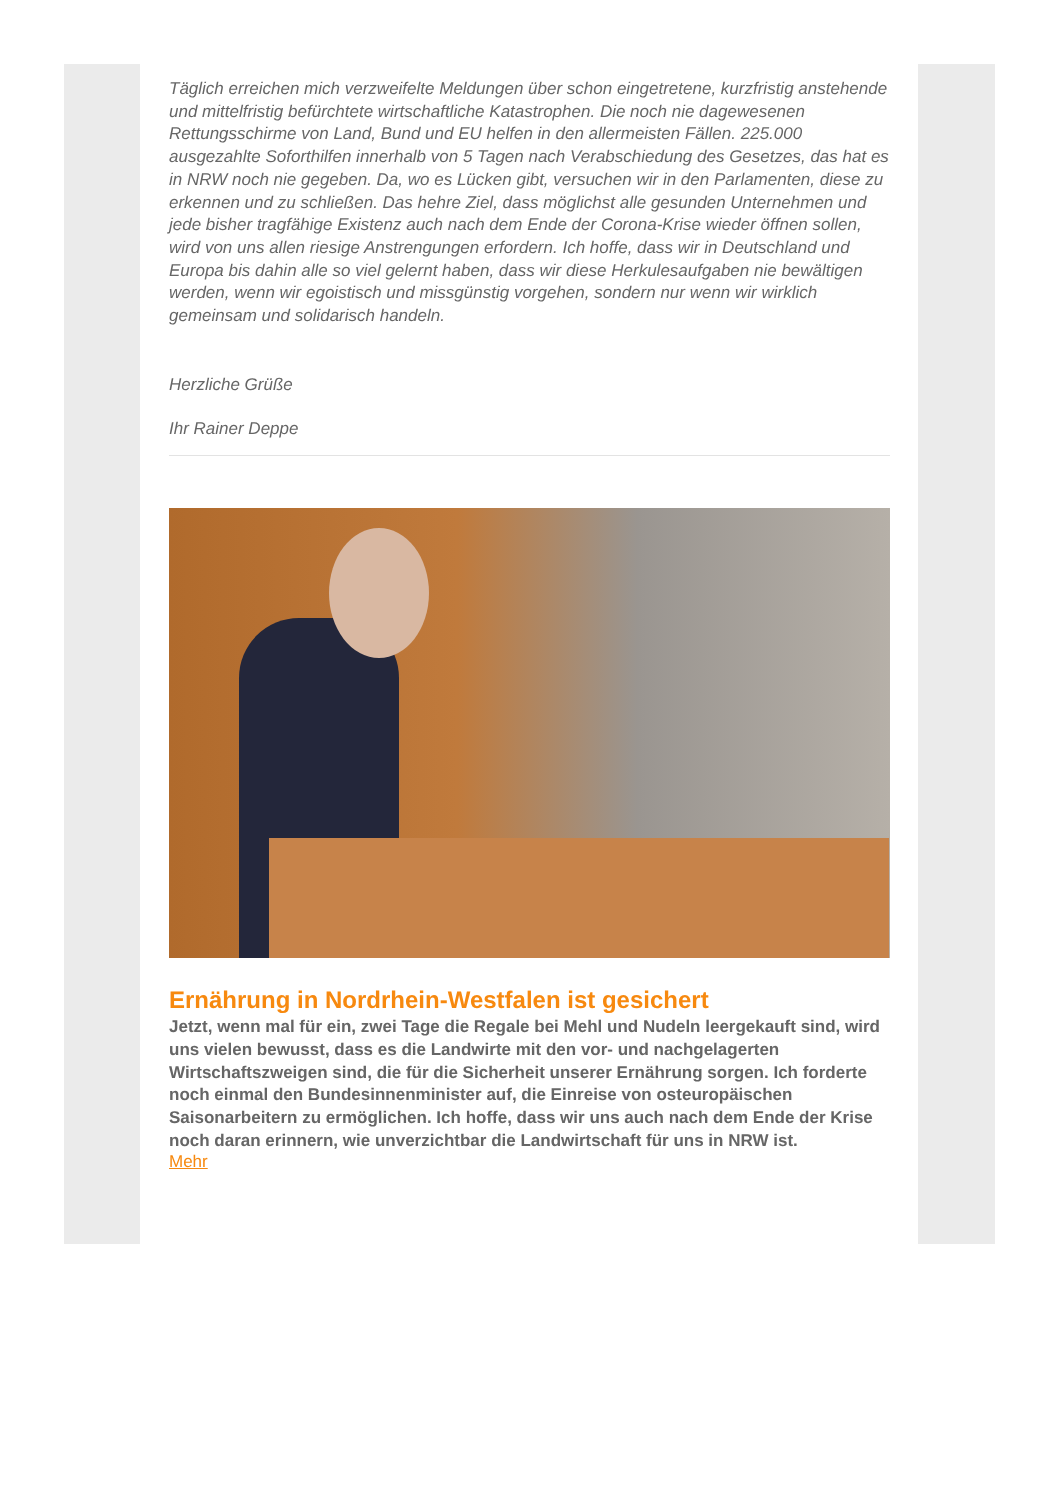Täglich erreichen mich verzweifelte Meldungen über schon eingetretene, kurzfristig anstehende und mittelfristig befürchtete wirtschaftliche Katastrophen. Die noch nie dagewesenen Rettungsschirme von Land, Bund und EU helfen in den allermeisten Fällen. 225.000 ausgezahlte Soforthilfen innerhalb von 5 Tagen nach Verabschiedung des Gesetzes, das hat es in NRW noch nie gegeben. Da, wo es Lücken gibt, versuchen wir in den Parlamenten, diese zu erkennen und zu schließen. Das hehre Ziel, dass möglichst alle gesunden Unternehmen und jede bisher tragfähige Existenz auch nach dem Ende der Corona-Krise wieder öffnen sollen, wird von uns allen riesige Anstrengungen erfordern. Ich hoffe, dass wir in Deutschland und Europa bis dahin alle so viel gelernt haben, dass wir diese Herkulesaufgaben nie bewältigen werden, wenn wir egoistisch und missgünstig vorgehen, sondern nur wenn wir wirklich gemeinsam und solidarisch handeln.
Herzliche Grüße
Ihr Rainer Deppe
Ernährung in Nordrhein-Westfalen ist gesichert
Jetzt, wenn mal für ein, zwei Tage die Regale bei Mehl und Nudeln leergekauft sind, wird uns vielen bewusst, dass es die Landwirte mit den vor- und nachgelagerten Wirtschaftszweigen sind, die für die Sicherheit unserer Ernährung sorgen. Ich forderte noch einmal den Bundesinnenminister auf, die Einreise von osteuropäischen Saisonarbeitern zu ermöglichen. Ich hoffe, dass wir uns auch nach dem Ende der Krise noch daran erinnern, wie unverzichtbar die Landwirtschaft für uns in NRW ist.
Mehr